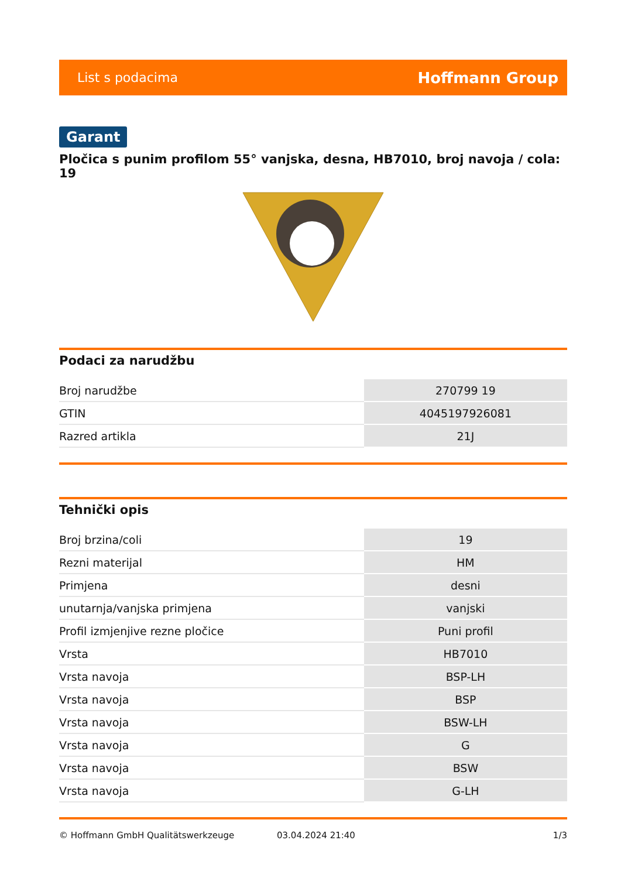List s podacima Hoffmann Group
Garant
Pločica s punim profilom 55° vanjska, desna, HB7010, broj navoja / cola: 19
Podaci za narudžbu
| Broj narudžbe | 270799 19 |
| GTIN | 4045197926081 |
| Razred artikla | 21J |
Tehnički opis
| Broj brzina/coli | 19 |
| Rezni materijal | HM |
| Primjena | desni |
| unutarnja/vanjska primjena | vanjski |
| Profil izmjenjive rezne pločice | Puni profil |
| Vrsta | HB7010 |
| Vrsta navoja | BSP-LH |
| Vrsta navoja | BSP |
| Vrsta navoja | BSW-LH |
| Vrsta navoja | G |
| Vrsta navoja | BSW |
| Vrsta navoja | G-LH |
© Hoffmann GmbH Qualitätswerkzeuge 03.04.2024 21:40 1/3